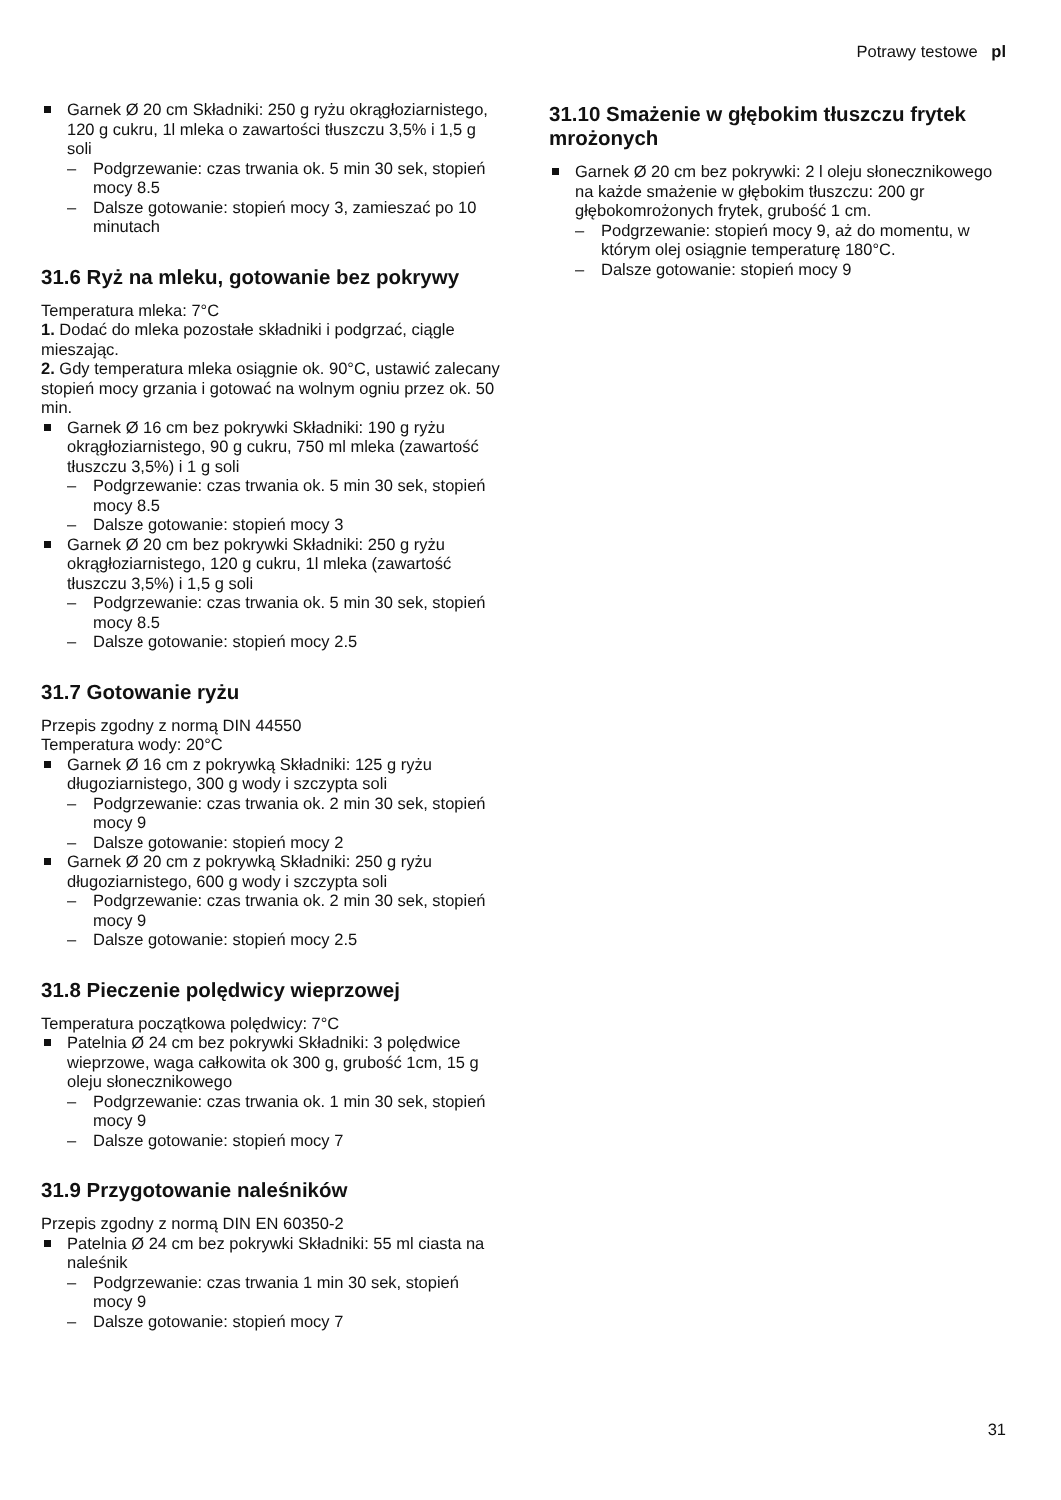Potrawy testowe pl
Garnek Ø 20 cm Składniki: 250 g ryżu okrągłoziarnistego, 120 g cukru, 1l mleka o zawartości tłuszczu 3,5% i 1,5 g soli
– Podgrzewanie: czas trwania ok. 5 min 30 sek, stopień mocy 8.5
– Dalsze gotowanie: stopień mocy 3, zamieszać po 10 minutach
31.6 Ryż na mleku, gotowanie bez pokrywy
Temperatura mleka: 7°C
1. Dodać do mleka pozostałe składniki i podgrzać, ciągle mieszając.
2. Gdy temperatura mleka osiągnie ok. 90°C, ustawić zalecany stopień mocy grzania i gotować na wolnym ogniu przez ok. 50 min.
Garnek Ø 16 cm bez pokrywki Składniki: 190 g ryżu okrągłoziarnistego, 90 g cukru, 750 ml mleka (zawartość tłuszczu 3,5%) i 1 g soli
– Podgrzewanie: czas trwania ok. 5 min 30 sek, stopień mocy 8.5
– Dalsze gotowanie: stopień mocy 3
Garnek Ø 20 cm bez pokrywki Składniki: 250 g ryżu okrągłoziarnistego, 120 g cukru, 1l mleka (zawartość tłuszczu 3,5%) i 1,5 g soli
– Podgrzewanie: czas trwania ok. 5 min 30 sek, stopień mocy 8.5
– Dalsze gotowanie: stopień mocy 2.5
31.7 Gotowanie ryżu
Przepis zgodny z normą DIN 44550
Temperatura wody: 20°C
Garnek Ø 16 cm z pokrywką Składniki: 125 g ryżu długoziarnistego, 300 g wody i szczypta soli
– Podgrzewanie: czas trwania ok. 2 min 30 sek, stopień mocy 9
– Dalsze gotowanie: stopień mocy 2
Garnek Ø 20 cm z pokrywką Składniki: 250 g ryżu długoziarnistego, 600 g wody i szczypta soli
– Podgrzewanie: czas trwania ok. 2 min 30 sek, stopień mocy 9
– Dalsze gotowanie: stopień mocy 2.5
31.8 Pieczenie polędwicy wieprzowej
Temperatura początkowa polędwicy: 7°C
Patelnia Ø 24 cm bez pokrywki Składniki: 3 polędwice wieprzowe, waga całkowita ok 300 g, grubość 1cm, 15 g oleju słonecznikowego
– Podgrzewanie: czas trwania ok. 1 min 30 sek, stopień mocy 9
– Dalsze gotowanie: stopień mocy 7
31.9 Przygotowanie naleśników
Przepis zgodny z normą DIN EN 60350-2
Patelnia Ø 24 cm bez pokrywki Składniki: 55 ml ciasta na naleśnik
– Podgrzewanie: czas trwania 1 min 30 sek, stopień mocy 9
– Dalsze gotowanie: stopień mocy 7
31.10 Smażenie w głębokim tłuszczu frytek mrożonych
Garnek Ø 20 cm bez pokrywki: 2 l oleju słonecznikowego na każde smażenie w głębokim tłuszczu: 200 gr głębokomrożonych frytek, grubość 1 cm.
– Podgrzewanie: stopień mocy 9, aż do momentu, w którym olej osiągnie temperaturę 180°C.
– Dalsze gotowanie: stopień mocy 9
31